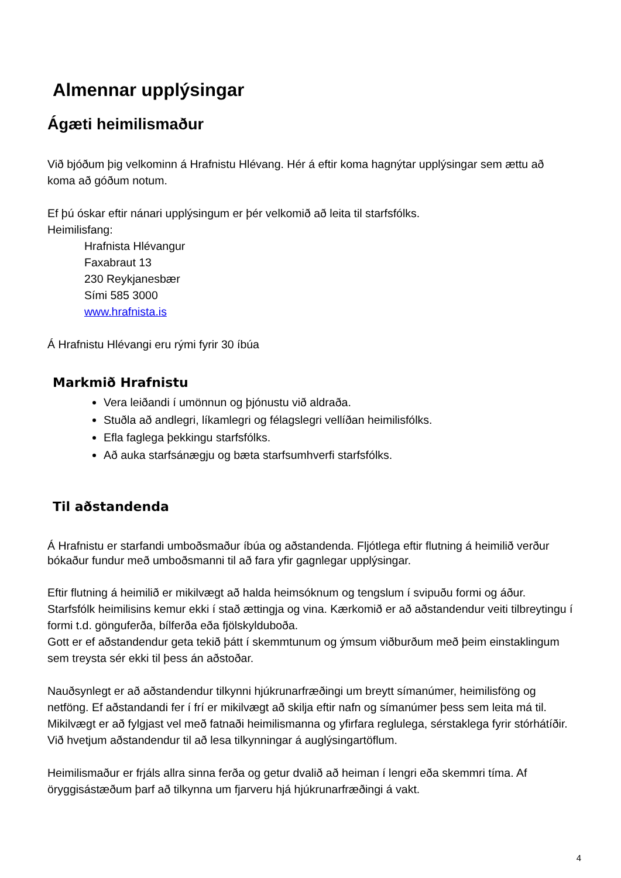Almennar upplýsingar
Ágæti heimilismaður
Við bjóðum þig velkominn á Hrafnistu Hlévang. Hér á eftir koma hagnýtar upplýsingar sem ættu að koma að góðum notum.
Ef þú óskar eftir nánari upplýsingum er þér velkomið að leita til starfsfólks.
Heimilisfang:
Hrafnista Hlévangur
Faxabraut 13
230 Reykjanesbær
Sími 585 3000
www.hrafnista.is
Á Hrafnistu Hlévangi eru rými fyrir 30 íbúa
Markmið Hrafnistu
Vera leiðandi í umönnun og þjónustu við aldraða.
Stuðla að andlegri, líkamlegri og félagslegri vellíðan heimilisfólks.
Efla faglega þekkingu starfsfólks.
Að auka starfsánægju og bæta starfsumhverfi starfsfólks.
Til aðstandenda
Á Hrafnistu er starfandi umboðsmaður íbúa og aðstandenda. Fljótlega eftir flutning á heimilið verður bókaður fundur með umboðsmanni til að fara yfir gagnlegar upplýsingar.
Eftir flutning á heimilið er mikilvægt að halda heimsóknum og tengslum í svipuðu formi og áður. Starfsfólk heimilisins kemur ekki í stað ættingja og vina. Kærkomið er að aðstandendur veiti tilbreytingu í formi t.d. gönguferða, bílferða eða fjölskylduboða.
Gott er ef aðstandendur geta tekið þátt í skemmtunum og ýmsum viðburðum með þeim einstaklingum sem treysta sér ekki til þess án aðstoðar.
Nauðsynlegt er að aðstandendur tilkynni hjúkrunarfræðingi um breytt símanúmer, heimilisföng og netföng. Ef aðstandandi fer í frí er mikilvægt að skilja eftir nafn og símanúmer þess sem leita má til.
Mikilvægt er að fylgjast vel með fatnaði heimilismanna og yfirfara reglulega, sérstaklega fyrir stórhátíðir.
Við hvetjum aðstandendur til að lesa tilkynningar á auglýsingartöflum.
Heimilismaður er frjáls allra sinna ferða og getur dvalið að heiman í lengri eða skemmri tíma. Af öryggisástæðum þarf að tilkynna um fjarveru hjá hjúkrunarfræðingi á vakt.
4